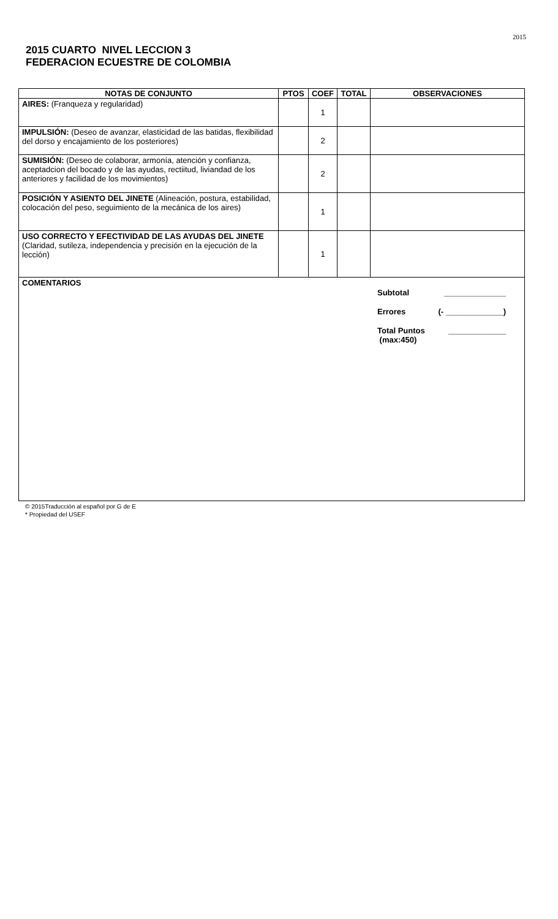2015
2015 CUARTO NIVEL LECCION 3
FEDERACION ECUESTRE DE COLOMBIA
| NOTAS DE CONJUNTO | PTOS | COEF | TOTAL | OBSERVACIONES |
| --- | --- | --- | --- | --- |
| AIRES: (Franqueza y regularidad) | | 1 | | |
| IMPULSIÓN: (Deseo de avanzar, elasticidad de las batidas, flexibilidad del dorso y encajamiento de los posteriores) | | 2 | | |
| SUMISIÓN: (Deseo de colaborar, armonía, atención y confianza, aceptadcion del bocado y de las ayudas, rectiitud, liviandad de los anteriores y facilidad de los movimientos) | | 2 | | |
| POSICIÓN Y ASIENTO DEL JINETE (Alineación, postura, estabilidad, colocación del peso, seguimiento de la mecánica de los aires) | | 1 | | |
| USO CORRECTO Y EFECTIVIDAD DE LAS AYUDAS DEL JINETE (Claridad, sutileza, independencia y precisión en la ejecución de la lección) | | 1 | | |
| Subtotal ______________ Errores (- _____________) Total Puntos (max:450) _____________ COMENTARIOS | | | | |
© 2015Traducción al español por G de E
* Propiedad del USEF